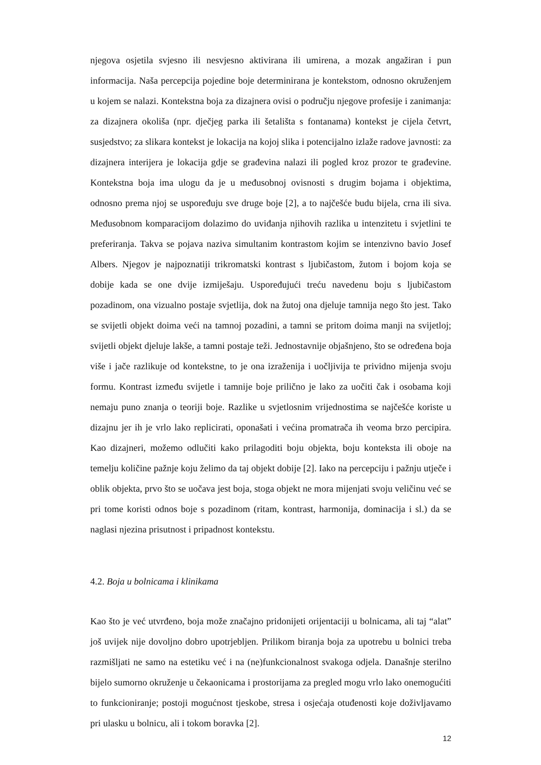njegova osjetila svjesno ili nesvjesno aktivirana ili umirena, a mozak angažiran i pun informacija. Naša percepcija pojedine boje determinirana je kontekstom, odnosno okruženjem u kojem se nalazi. Kontekstna boja za dizajnera ovisi o području njegove profesije i zanimanja: za dizajnera okoliša (npr. dječjeg parka ili šetališta s fontanama) kontekst je cijela četvrt, susjedstvo; za slikara kontekst je lokacija na kojoj slika i potencijalno izlaže radove javnosti: za dizajnera interijera je lokacija gdje se građevina nalazi ili pogled kroz prozor te građevine. Kontekstna boja ima ulogu da je u međusobnoj ovisnosti s drugim bojama i objektima, odnosno prema njoj se uspoređuju sve druge boje [2], a to najčešće budu bijela, crna ili siva. Međusobnom komparacijom dolazimo do uviđanja njihovih razlika u intenzitetu i svjetlini te preferiranja. Takva se pojava naziva simultanim kontrastom kojim se intenzivno bavio Josef Albers. Njegov je najpoznatiji trikromatski kontrast s ljubičastom, žutom i bojom koja se dobije kada se one dvije izmiješaju. Uspoređujući treću navedenu boju s ljubičastom pozadinom, ona vizualno postaje svjetlija, dok na žutoj ona djeluje tamnija nego što jest. Tako se svijetli objekt doima veći na tamnoj pozadini, a tamni se pritom doima manji na svijetloj; svijetli objekt djeluje lakše, a tamni postaje teži. Jednostavnije objašnjeno, što se određena boja više i jače razlikuje od kontekstne, to je ona izraženija i uočljivija te prividno mijenja svoju formu. Kontrast između svijetle i tamnije boje prilično je lako za uočiti čak i osobama koji nemaju puno znanja o teoriji boje. Razlike u svjetlosnim vrijednostima se najčešće koriste u dizajnu jer ih je vrlo lako replicirati, oponašati i većina promatrača ih veoma brzo percipira. Kao dizajneri, možemo odlučiti kako prilagoditi boju objekta, boju konteksta ili oboje na temelju količine pažnje koju želimo da taj objekt dobije [2]. Iako na percepciju i pažnju utječe i oblik objekta, prvo što se uočava jest boja, stoga objekt ne mora mijenjati svoju veličinu već se pri tome koristi odnos boje s pozadinom (ritam, kontrast, harmonija, dominacija i sl.) da se naglasi njezina prisutnost i pripadnost kontekstu.
4.2. Boja u bolnicama i klinikama
Kao što je već utvrđeno, boja može značajno pridonijeti orijentaciji u bolnicama, ali taj “alat” još uvijek nije dovoljno dobro upotrjebljen. Prilikom biranja boja za upotrebu u bolnici treba razmišljati ne samo na estetiku već i na (ne)funkcionalnost svakoga odjela. Današnje sterilno bijelo sumorno okruženje u čekaonicama i prostorijama za pregled mogu vrlo lako onemogućiti to funkcioniranje; postoji mogućnost tjeskobe, stresa i osjećaja otuđenosti koje doživljavamo pri ulasku u bolnicu, ali i tokom boravka [2].
12